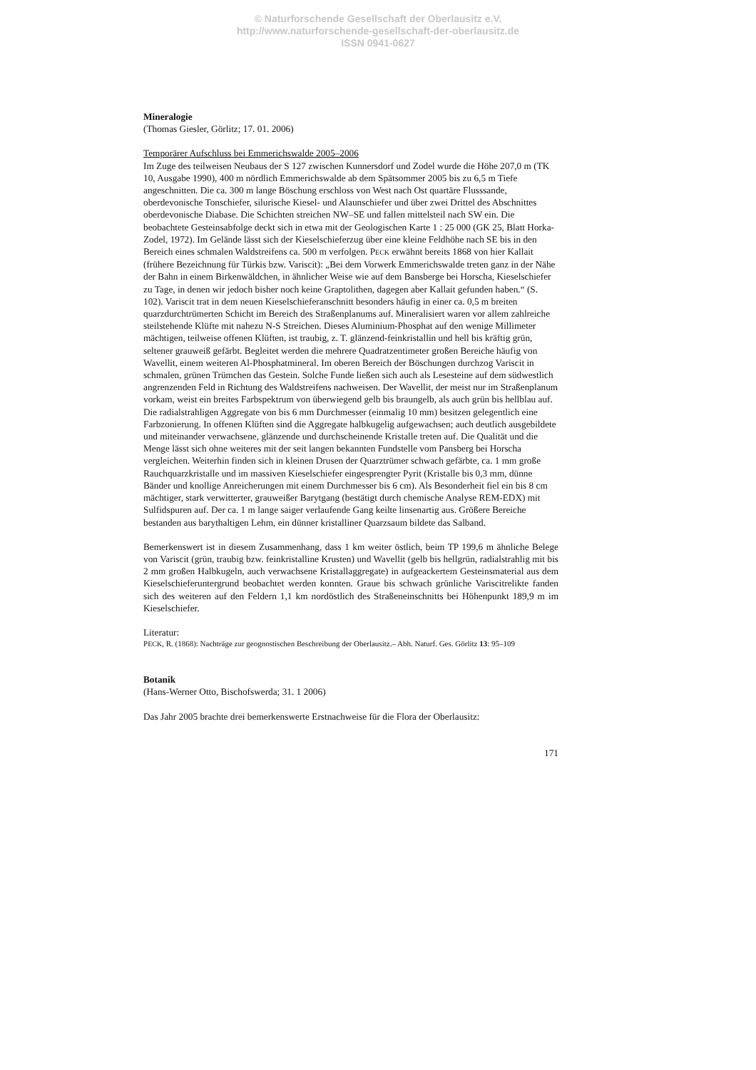© Naturforschende Gesellschaft der Oberlausitz e.V.
http://www.naturforschende-gesellschaft-der-oberlausitz.de
ISSN 0941-0627
Mineralogie
(Thomas Giesler, Görlitz; 17. 01. 2006)
Temporärer Aufschluss bei Emmerichswalde 2005–2006
Im Zuge des teilweisen Neubaus der S 127 zwischen Kunnersdorf und Zodel wurde die Höhe 207,0 m (TK 10, Ausgabe 1990), 400 m nördlich Emmerichswalde ab dem Spätsommer 2005 bis zu 6,5 m Tiefe angeschnitten. Die ca. 300 m lange Böschung erschloss von West nach Ost quartäre Flusssande, oberdevonische Tonschiefer, silurische Kiesel- und Alaunschiefer und über zwei Drittel des Abschnittes oberdevonische Diabase. Die Schichten streichen NW–SE und fallen mittelsteil nach SW ein. Die beobachtete Gesteinsabfolge deckt sich in etwa mit der Geologischen Karte 1 : 25 000 (GK 25, Blatt Horka-Zodel, 1972). Im Gelände lässt sich der Kieselschieferzug über eine kleine Feldhöhe nach SE bis in den Bereich eines schmalen Waldstreifens ca. 500 m verfolgen. PECK erwähnt bereits 1868 von hier Kallait (frühere Bezeichnung für Türkis bzw. Variscit): „Bei dem Vorwerk Emmerichswalde treten ganz in der Nähe der Bahn in einem Birkenwäldchen, in ähnlicher Weise wie auf dem Bansberge bei Horscha, Kieselschiefer zu Tage, in denen wir jedoch bisher noch keine Graptolithen, dagegen aber Kallait gefunden haben.“ (S. 102). Variscit trat in dem neuen Kieselschieferanschnitt besonders häufig in einer ca. 0,5 m breiten quarzdurchtrümerten Schicht im Bereich des Straßenplanums auf. Mineralisiert waren vor allem zahlreiche steilstehende Klüfte mit nahezu N-S Streichen. Dieses Aluminium-Phosphat auf den wenige Millimeter mächtigen, teilweise offenen Klüften, ist traubig, z. T. glänzend-feinkristallin und hell bis kräftig grün, seltener grauweiß gefärbt. Begleitet werden die mehrere Quadratzentimeter großen Bereiche häufig von Wavellit, einem weiteren Al-Phosphatmineral. Im oberen Bereich der Böschungen durchzog Variscit in schmalen, grünen Trümchen das Gestein. Solche Funde ließen sich auch als Lesesteine auf dem südwestlich angrenzenden Feld in Richtung des Waldstreifens nachweisen. Der Wavellit, der meist nur im Straßenplanum vorkam, weist ein breites Farbspektrum von überwiegend gelb bis braungelb, als auch grün bis hellblau auf. Die radialstrahligen Aggregate von bis 6 mm Durchmesser (einmalig 10 mm) besitzen gelegentlich eine Farbzonierung. In offenen Klüften sind die Aggregate halbkugelig aufgewachsen; auch deutlich ausgebildete und miteinander verwachsene, glänzende und durchscheinende Kristalle treten auf. Die Qualität und die Menge lässt sich ohne weiteres mit der seit langen bekannten Fundstelle vom Pansberg bei Horscha vergleichen. Weiterhin finden sich in kleinen Drusen der Quarztrümer schwach gefärbte, ca. 1 mm große Rauchquarzkristalle und im massiven Kieselschiefer eingesprengter Pyrit (Kristalle bis 0,3 mm, dünne Bänder und knollige Anreicherungen mit einem Durchmesser bis 6 cm). Als Besonderheit fiel ein bis 8 cm mächtiger, stark verwitterter, grauweißer Barytgang (bestätigt durch chemische Analyse REM-EDX) mit Sulfidspuren auf. Der ca. 1 m lange saiger verlaufende Gang keilte linsenartig aus. Größere Bereiche bestanden aus barythaltigen Lehm, ein dünner kristalliner Quarzsaum bildete das Salband.
Bemerkenswert ist in diesem Zusammenhang, dass 1 km weiter östlich, beim TP 199,6 m ähnliche Belege von Variscit (grün, traubig bzw. feinkristalline Krusten) und Wavellit (gelb bis hellgrün, radialstrahlig mit bis 2 mm großen Halbkugeln, auch verwachsene Kristallaggregate) in aufgeackertem Gesteinsmaterial aus dem Kieselschieferuntergrund beobachtet werden konnten. Graue bis schwach grünliche Variscitrelikte fanden sich des weiteren auf den Feldern 1,1 km nordöstlich des Straßeneinschnitts bei Höhenpunkt 189,9 m im Kieselschiefer.
Literatur:
PECK, R. (1868): Nachträge zur geognostischen Beschreibung der Oberlausitz.– Abh. Naturf. Ges. Görlitz 13: 95–109
Botanik
(Hans-Werner Otto, Bischofswerda; 31. 1 2006)
Das Jahr 2005 brachte drei bemerkenswerte Erstnachweise für die Flora der Oberlausitz:
171